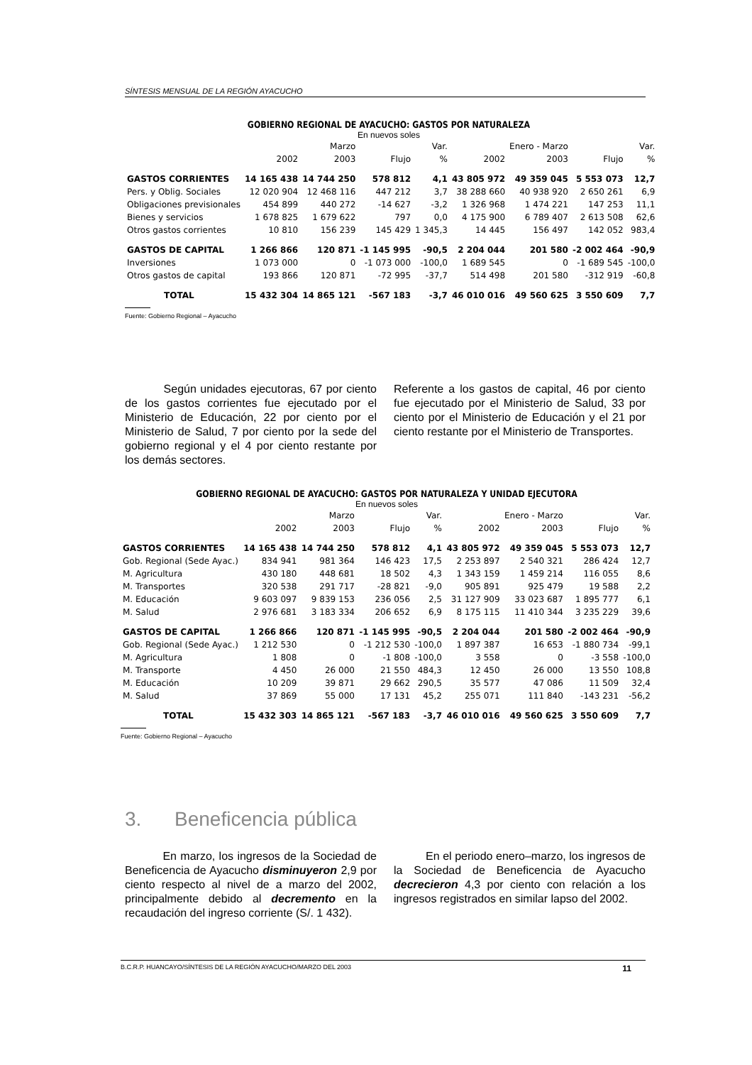SÍNTESIS MENSUAL DE LA REGIÓN AYACUCHO
GOBIERNO REGIONAL DE AYACUCHO: GASTOS POR NATURALEZA
En nuevos soles
| | | Marzo | | Var. | | Enero - Marzo | | Var. |
| --- | --- | --- | --- | --- | --- | --- | --- | --- |
| | 2002 | 2003 | Flujo | % | 2002 | 2003 | Flujo | % |
| GASTOS CORRIENTES | 14 165 438 | 14 744 250 | 578 812 | 4,1 | 43 805 972 | 49 359 045 | 5 553 073 | 12,7 |
| Pers. y Oblig. Sociales | 12 020 904 | 12 468 116 | 447 212 | 3,7 | 38 288 660 | 40 938 920 | 2 650 261 | 6,9 |
| Obligaciones previsionales | 454 899 | 440 272 | -14 627 | -3,2 | 1 326 968 | 1 474 221 | 147 253 | 11,1 |
| Bienes y servicios | 1 678 825 | 1 679 622 | 797 | 0,0 | 4 175 900 | 6 789 407 | 2 613 508 | 62,6 |
| Otros gastos corrientes | 10 810 | 156 239 | 145 429 | 1 345,3 | 14 445 | 156 497 | 142 052 | 983,4 |
| GASTOS DE CAPITAL | 1 266 866 | 120 871 | -1 145 995 | -90,5 | 2 204 044 | 201 580 | -2 002 464 | -90,9 |
| Inversiones | 1 073 000 | 0 | -1 073 000 | -100,0 | 1 689 545 | 0 | -1 689 545 | -100,0 |
| Otros gastos de capital | 193 866 | 120 871 | -72 995 | -37,7 | 514 498 | 201 580 | -312 919 | -60,8 |
| TOTAL | 15 432 304 | 14 865 121 | -567 183 | -3,7 | 46 010 016 | 49 560 625 | 3 550 609 | 7,7 |
Fuente: Gobierno Regional – Ayacucho
Según unidades ejecutoras, 67 por ciento de los gastos corrientes fue ejecutado por el Ministerio de Educación, 22 por ciento por el Ministerio de Salud, 7 por ciento por la sede del gobierno regional y el 4 por ciento restante por los demás sectores.
Referente a los gastos de capital, 46 por ciento fue ejecutado por el Ministerio de Salud, 33 por ciento por el Ministerio de Educación y el 21 por ciento restante por el Ministerio de Transportes.
GOBIERNO REGIONAL DE AYACUCHO: GASTOS POR NATURALEZA Y UNIDAD EJECUTORA
En nuevos soles
| | | Marzo | | Var. | | Enero - Marzo | | Var. |
| --- | --- | --- | --- | --- | --- | --- | --- | --- |
| | 2002 | 2003 | Flujo | % | 2002 | 2003 | Flujo | % |
| GASTOS CORRIENTES | 14 165 438 | 14 744 250 | 578 812 | 4,1 | 43 805 972 | 49 359 045 | 5 553 073 | 12,7 |
| Gob. Regional (Sede Ayac.) | 834 941 | 981 364 | 146 423 | 17,5 | 2 253 897 | 2 540 321 | 286 424 | 12,7 |
| M. Agricultura | 430 180 | 448 681 | 18 502 | 4,3 | 1 343 159 | 1 459 214 | 116 055 | 8,6 |
| M. Transportes | 320 538 | 291 717 | -28 821 | -9,0 | 905 891 | 925 479 | 19 588 | 2,2 |
| M. Educación | 9 603 097 | 9 839 153 | 236 056 | 2,5 | 31 127 909 | 33 023 687 | 1 895 777 | 6,1 |
| M. Salud | 2 976 681 | 3 183 334 | 206 652 | 6,9 | 8 175 115 | 11 410 344 | 3 235 229 | 39,6 |
| GASTOS DE CAPITAL | 1 266 866 | 120 871 | -1 145 995 | -90,5 | 2 204 044 | 201 580 | -2 002 464 | -90,9 |
| Gob. Regional (Sede Ayac.) | 1 212 530 | 0 | -1 212 530 | -100,0 | 1 897 387 | 16 653 | -1 880 734 | -99,1 |
| M. Agricultura | 1 808 | 0 | -1 808 | -100,0 | 3 558 | 0 | -3 558 | -100,0 |
| M. Transporte | 4 450 | 26 000 | 21 550 | 484,3 | 12 450 | 26 000 | 13 550 | 108,8 |
| M. Educación | 10 209 | 39 871 | 29 662 | 290,5 | 35 577 | 47 086 | 11 509 | 32,4 |
| M. Salud | 37 869 | 55 000 | 17 131 | 45,2 | 255 071 | 111 840 | -143 231 | -56,2 |
| TOTAL | 15 432 303 | 14 865 121 | -567 183 | -3,7 | 46 010 016 | 49 560 625 | 3 550 609 | 7,7 |
Fuente: Gobierno Regional – Ayacucho
3. Beneficencia pública
En marzo, los ingresos de la Sociedad de Beneficencia de Ayacucho disminuyeron 2,9 por ciento respecto al nivel de a marzo del 2002, principalmente debido al decremento en la recaudación del ingreso corriente (S/. 1 432).
En el periodo enero–marzo, los ingresos de la Sociedad de Beneficencia de Ayacucho decrecieron 4,3 por ciento con relación a los ingresos registrados en similar lapso del 2002.
B.C.R.P. HUANCAYO/SÍNTESIS DE LA REGIÓN AYACUCHO/MARZO DEL 2003 11